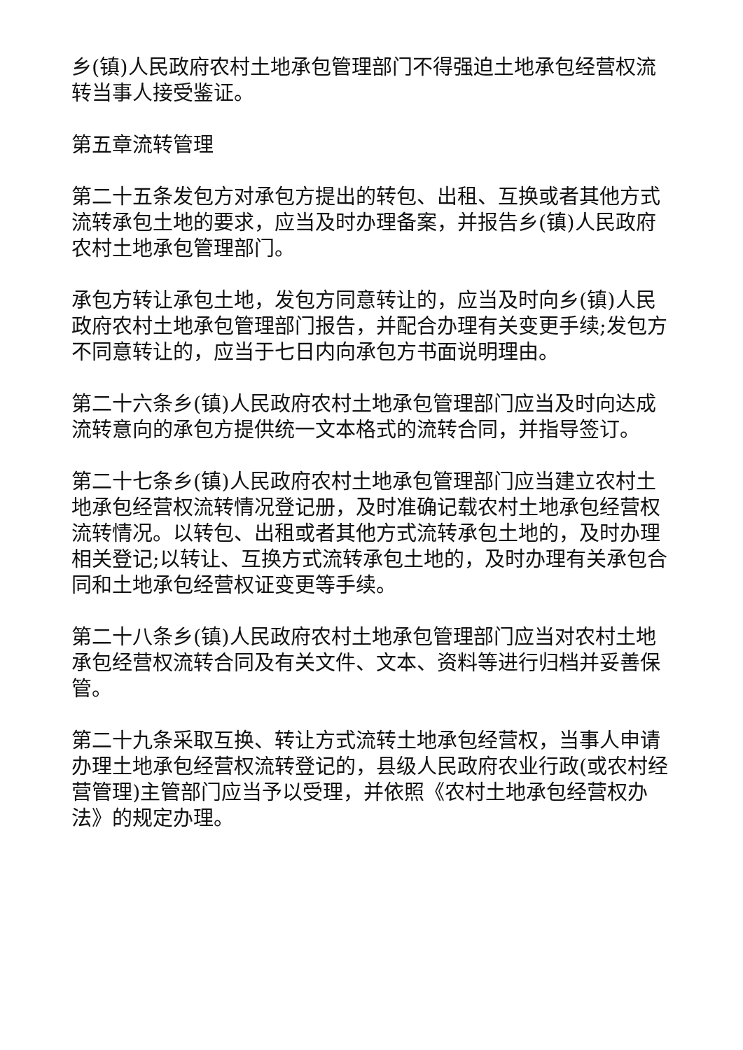乡(镇)人民政府农村土地承包管理部门不得强迫土地承包经营权流转当事人接受鉴证。
第五章流转管理
第二十五条发包方对承包方提出的转包、出租、互换或者其他方式流转承包土地的要求，应当及时办理备案，并报告乡(镇)人民政府农村土地承包管理部门。
承包方转让承包土地，发包方同意转让的，应当及时向乡(镇)人民政府农村土地承包管理部门报告，并配合办理有关变更手续;发包方不同意转让的，应当于七日内向承包方书面说明理由。
第二十六条乡(镇)人民政府农村土地承包管理部门应当及时向达成流转意向的承包方提供统一文本格式的流转合同，并指导签订。
第二十七条乡(镇)人民政府农村土地承包管理部门应当建立农村土地承包经营权流转情况登记册，及时准确记载农村土地承包经营权流转情况。以转包、出租或者其他方式流转承包土地的，及时办理相关登记;以转让、互换方式流转承包土地的，及时办理有关承包合同和土地承包经营权证变更等手续。
第二十八条乡(镇)人民政府农村土地承包管理部门应当对农村土地承包经营权流转合同及有关文件、文本、资料等进行归档并妥善保管。
第二十九条采取互换、转让方式流转土地承包经营权，当事人申请办理土地承包经营权流转登记的，县级人民政府农业行政(或农村经营管理)主管部门应当予以受理，并依照《农村土地承包经营权办法》的规定办理。